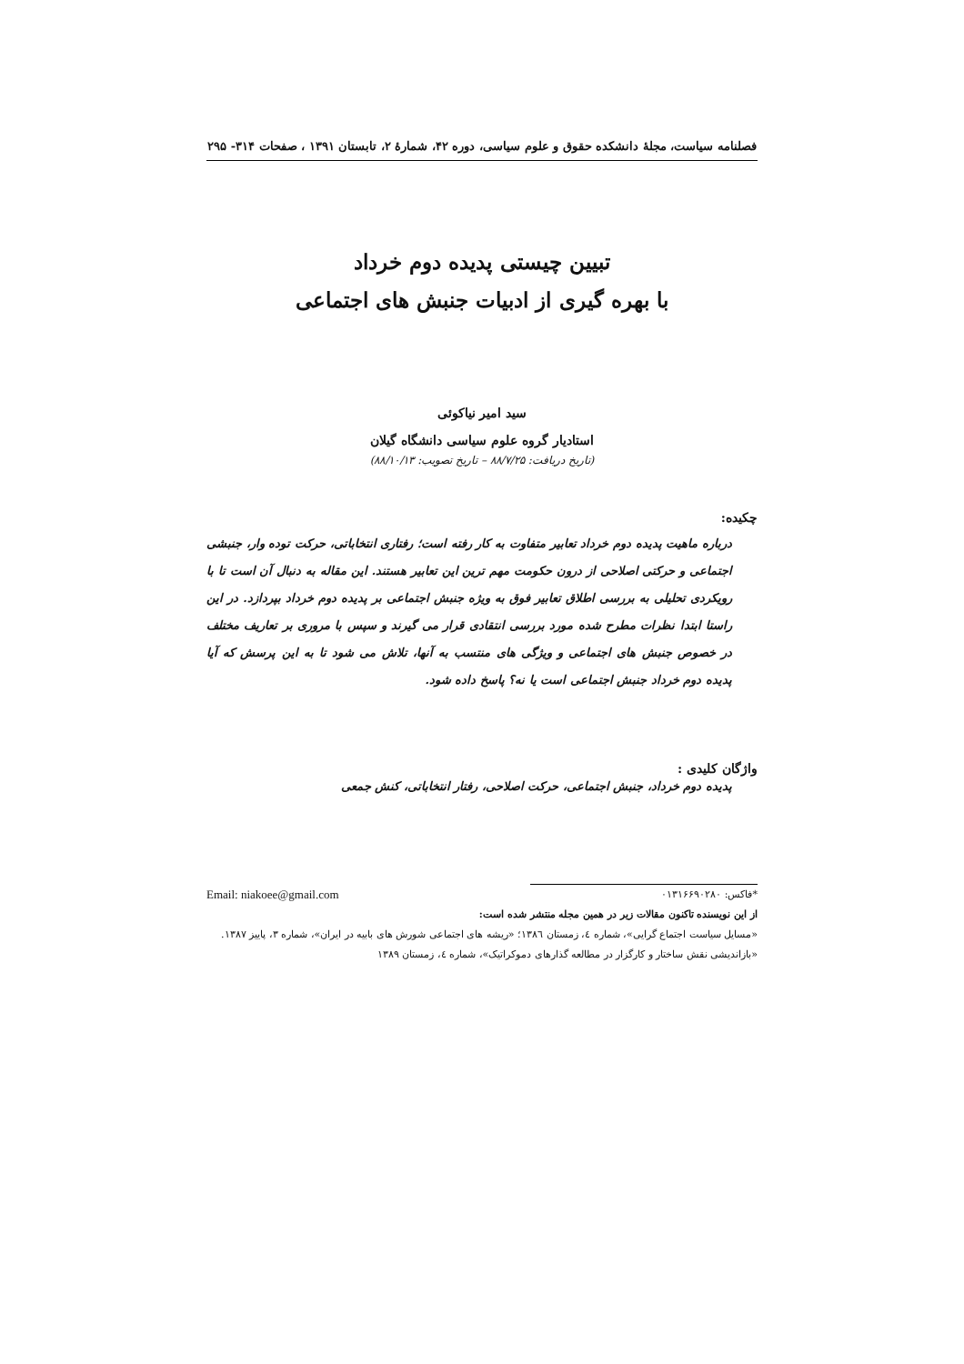فصلنامه سیاست، مجلهٔ دانشکده حقوق و علوم سیاسی، دوره ۴۲، شمارهٔ ۲، تابستان ۱۳۹۱ ، صفحات ۳۱۴- ۲۹۵
تبیین چیستی پدیده دوم خرداد
با بهره گیری از ادبیات جنبش های اجتماعی
سید امیر نیاکوئی
استادیار گروه علوم سیاسی دانشگاه گیلان
(تاریخ دریافت: ۸۸/۷/۲۵ – تاریخ تصویب: ۸۸/۱۰/۱۳)
چکیده:
درباره ماهیت پدیده دوم خرداد تعابیر متفاوت به کار رفته است؛ رفتاری انتخاباتی، حرکت توده وار، جنبشی اجتماعی و حرکتی اصلاحی از درون حکومت مهم ترین این تعابیر هستند. این مقاله به دنبال آن است تا با رویکردی تحلیلی به بررسی اطلاق تعابیر فوق به ویژه جنبش اجتماعی بر پدیده دوم خرداد بپردازد. در این راستا ابتدا نظرات مطرح شده مورد بررسی انتقادی قرار می گیرند و سپس با مروری بر تعاریف مختلف در خصوص جنبش های اجتماعی و ویژگی های منتسب به آنها، تلاش می شود تا به این پرسش که آیا پدیده دوم خرداد جنبش اجتماعی است یا نه؟ پاسخ داده شود.
واژگان کلیدی :
پدیده دوم خرداد، جنبش اجتماعی، حرکت اصلاحی، رفتار انتخاباتی، کنش جمعی
*فاکس: ۰۱۳۱۶۶۹۰۲۸۰ Email: niakoee@gmail.com
از این نویسنده تاکنون مقالات زیر در همین مجله منتشر شده است:
«مسایل سیاست اجتماع گرایی»، شماره ٤، زمستان ١٣٨٦؛ «ریشه های اجتماعی شورش های بابیه در ایران»، شماره ٣، پاییز ١٣٨٧. «بازاندیشی نقش ساختار و کارگزار در مطالعه گذارهای دموکراتیک»، شماره ٤، زمستان ١٣٨٩